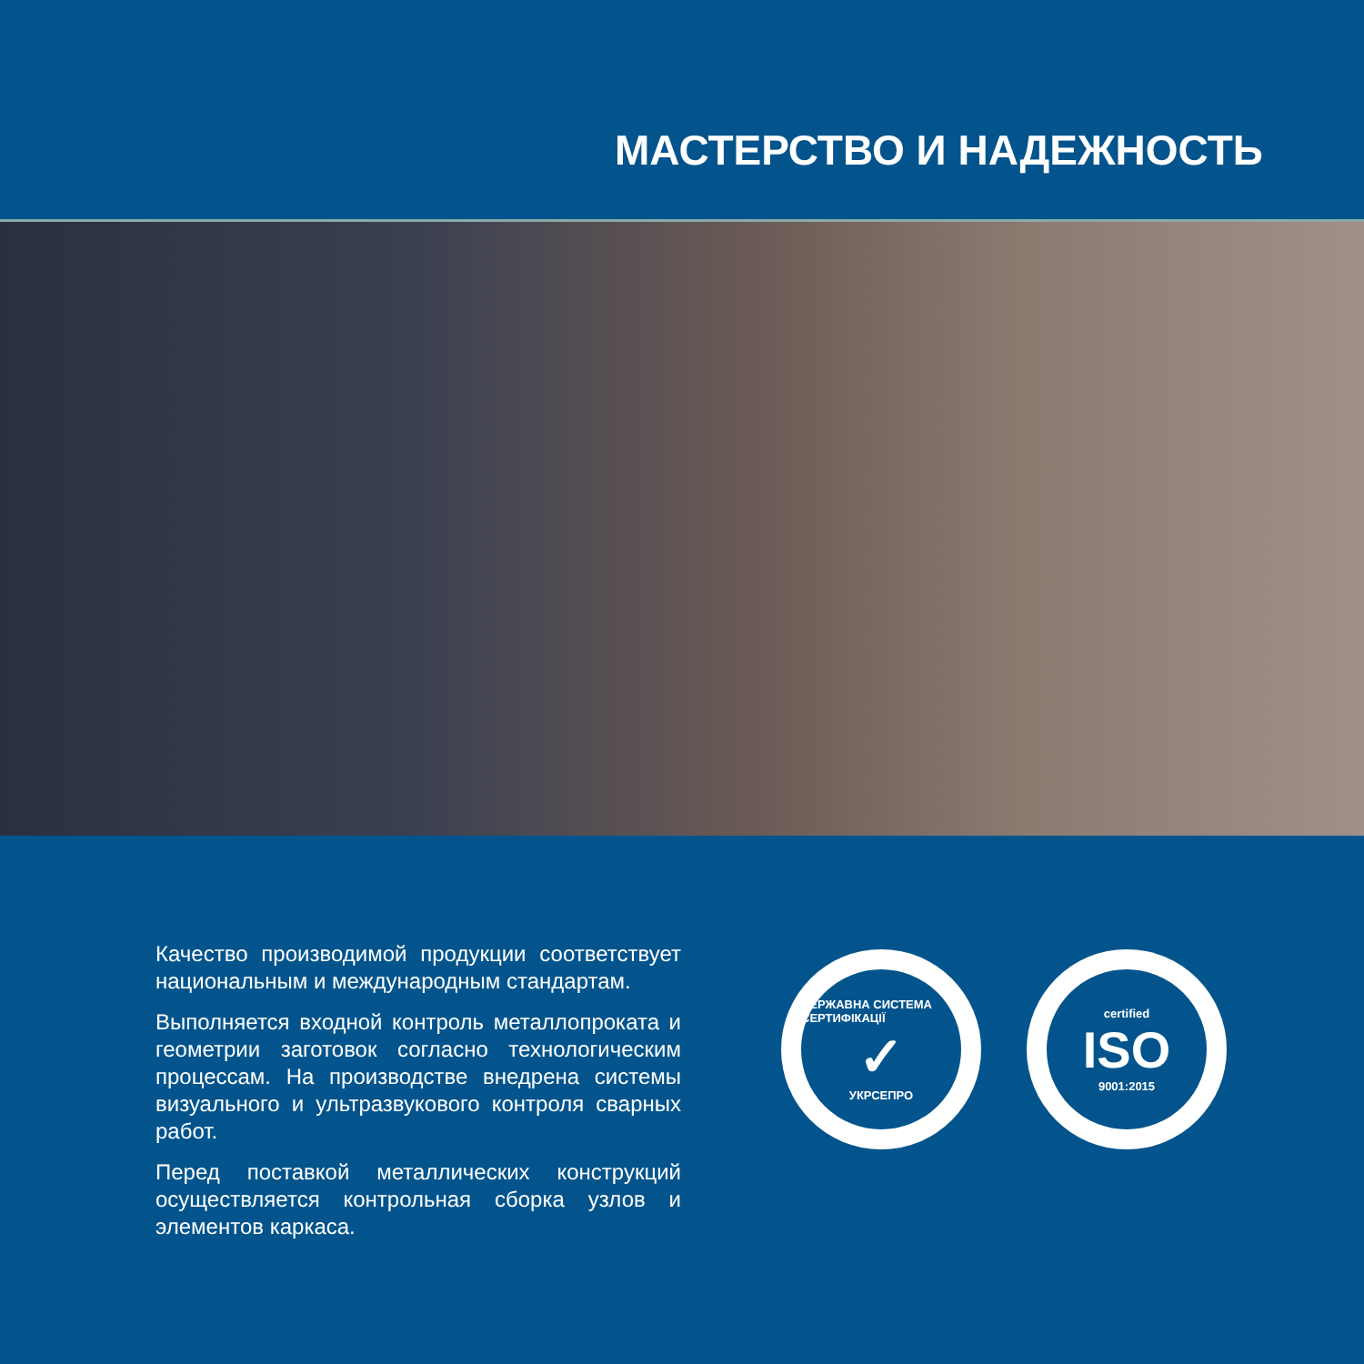МАСТЕРСТВО И НАДЕЖНОСТЬ
Качество производимой продукции соответствует национальным и международным стандартам.
Выполняется входной контроль металлопроката и геометрии заготовок согласно технологическим процессам. На производстве внедрена системы визуального и ультразвукового контроля сварных работ.
Перед поставкой металлических конструкций осуществляется контрольная сборка узлов и элементов каркаса.
ДЕРЖАВНА СИСТЕМА СЕРТИФІКАЦІЇ
✓
УКРСЕПРО
certified
ISO
9001:2015